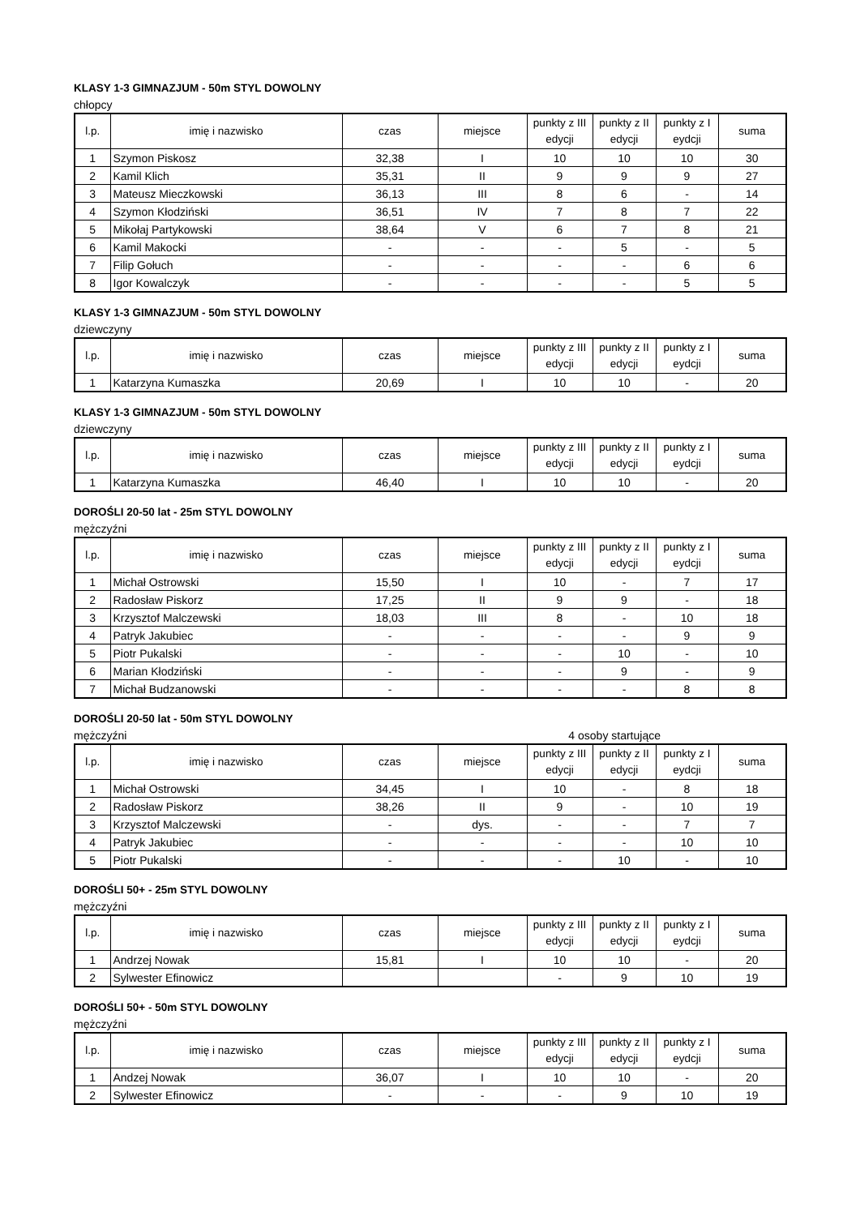KLASY 1-3 GIMNAZJUM - 50m STYL DOWOLNY
chłopcy
| l.p. | imię i nazwisko | czas | miejsce | punkty z III edycji | punkty z II edycji | punkty z I eydcji | suma |
| --- | --- | --- | --- | --- | --- | --- | --- |
| 1 | Szymon Piskosz | 32,38 | I | 10 | 10 | 10 | 30 |
| 2 | Kamil Klich | 35,31 | II | 9 | 9 | 9 | 27 |
| 3 | Mateusz Mieczkowski | 36,13 | III | 8 | 6 | - | 14 |
| 4 | Szymon Kłodziński | 36,51 | IV | 7 | 8 | 7 | 22 |
| 5 | Mikołaj Partykowski | 38,64 | V | 6 | 7 | 8 | 21 |
| 6 | Kamil Makocki | - | - | - | 5 | - | 5 |
| 7 | Filip Gołuch | - | - | - | - | 6 | 6 |
| 8 | Igor Kowalczyk | - | - | - | - | 5 | 5 |
KLASY 1-3 GIMNAZJUM - 50m STYL DOWOLNY
dziewczyny
| l.p. | imię i nazwisko | czas | miejsce | punkty z III edycji | punkty z II edycji | punkty z I eydcji | suma |
| --- | --- | --- | --- | --- | --- | --- | --- |
| 1 | Katarzyna Kumaszka | 20,69 | I | 10 | 10 | - | 20 |
KLASY 1-3 GIMNAZJUM - 50m STYL DOWOLNY
dziewczyny
| l.p. | imię i nazwisko | czas | miejsce | punkty z III edycji | punkty z II edycji | punkty z I eydcji | suma |
| --- | --- | --- | --- | --- | --- | --- | --- |
| 1 | Katarzyna Kumaszka | 46,40 | I | 10 | 10 | - | 20 |
DOROŚLI 20-50 lat - 25m STYL DOWOLNY
mężczyźni
| l.p. | imię i nazwisko | czas | miejsce | punkty z III edycji | punkty z II edycji | punkty z I eydcji | suma |
| --- | --- | --- | --- | --- | --- | --- | --- |
| 1 | Michał Ostrowski | 15,50 | I | 10 | - | 7 | 17 |
| 2 | Radosław Piskorz | 17,25 | II | 9 | 9 | - | 18 |
| 3 | Krzysztof Malczewski | 18,03 | III | 8 | - | 10 | 18 |
| 4 | Patryk Jakubiec | - | - | - | - | 9 | 9 |
| 5 | Piotr Pukalski | - | - | - | 10 | - | 10 |
| 6 | Marian Kłodziński | - | - | - | 9 | - | 9 |
| 7 | Michał Budzanowski | - | - | - | - | 8 | 8 |
DOROŚLI 20-50 lat - 50m STYL DOWOLNY
mężczyźni 4 osoby startujące
| l.p. | imię i nazwisko | czas | miejsce | punkty z III edycji | punkty z II edycji | punkty z I eydcji | suma |
| --- | --- | --- | --- | --- | --- | --- | --- |
| 1 | Michał Ostrowski | 34,45 | I | 10 | - | 8 | 18 |
| 2 | Radosław Piskorz | 38,26 | II | 9 | - | 10 | 19 |
| 3 | Krzysztof Malczewski | - | dys. | - | - | 7 | 7 |
| 4 | Patryk Jakubiec | - | - | - | - | 10 | 10 |
| 5 | Piotr Pukalski | - | - | - | 10 | - | 10 |
DOROŚLI 50+ - 25m STYL DOWOLNY
mężczyźni
| l.p. | imię i nazwisko | czas | miejsce | punkty z III edycji | punkty z II edycji | punkty z I eydcji | suma |
| --- | --- | --- | --- | --- | --- | --- | --- |
| 1 | Andrzej Nowak | 15,81 | I | 10 | 10 | - | 20 |
| 2 | Sylwester Efinowicz | | | - | 9 | 10 | 19 |
DOROŚLI 50+ - 50m STYL DOWOLNY
mężczyźni
| l.p. | imię i nazwisko | czas | miejsce | punkty z III edycji | punkty z II edycji | punkty z I eydcji | suma |
| --- | --- | --- | --- | --- | --- | --- | --- |
| 1 | Andzej Nowak | 36,07 | I | 10 | 10 | - | 20 |
| 2 | Sylwester Efinowicz | - | - | - | 9 | 10 | 19 |